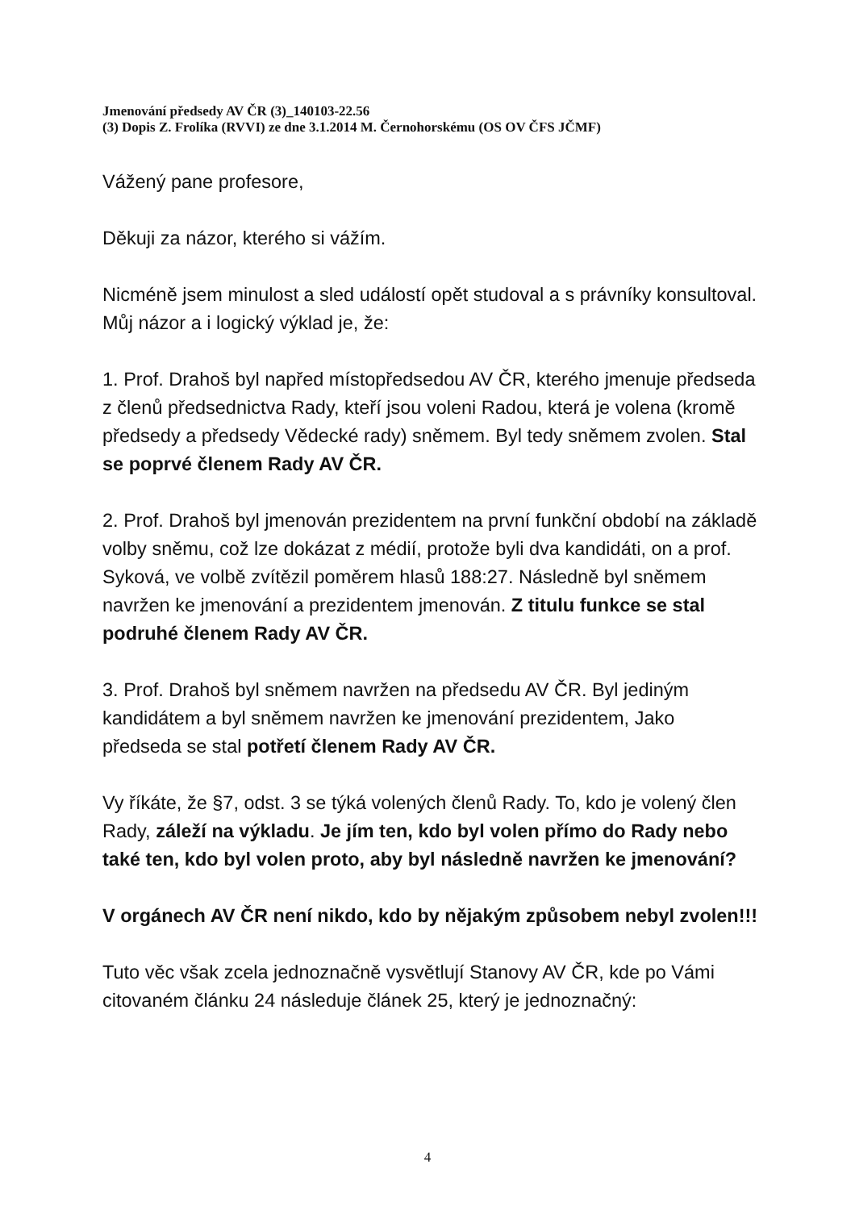Jmenování předsedy AV ČR (3)_140103-22.56
(3) Dopis Z. Frolíka (RVVI) ze dne 3.1.2014 M. Černohorskému (OS OV ČFS JČMF)
Vážený pane profesore,
Děkuji za názor, kterého si vážím.
Nicméně jsem minulost a sled událostí opět studoval a s právníky konsultoval. Můj názor a i logický výklad je, že:
1. Prof. Drahoš byl napřed místopředsedou AV ČR, kterého jmenuje předseda z členů předsednictva Rady, kteří jsou voleni Radou, která je volena (kromě předsedy a předsedy Vědecké rady) sněmem. Byl tedy sněmem zvolen. Stal se poprvé členem Rady AV ČR.
2. Prof. Drahoš byl jmenován prezidentem na první funkční období na základě volby sněmu, což lze dokázat z médií, protože byli dva kandidáti, on a prof. Syková, ve volbě zvítězil poměrem hlasů 188:27. Následně byl sněmem navržen ke jmenování a prezidentem jmenován. Z titulu funkce se stal podruhé členem Rady AV ČR.
3. Prof. Drahoš byl sněmem navržen na předsedu AV ČR. Byl jediným kandidátem a byl sněmem navržen ke jmenování prezidentem, Jako předseda se stal potřetí členem Rady AV ČR.
Vy říkáte, že §7, odst. 3 se týká volených členů Rady. To, kdo je volený člen Rady, záleží na výkladu. Je jím ten, kdo byl volen přímo do Rady nebo také ten, kdo byl volen proto, aby byl následně navržen ke jmenování?
V orgánech AV ČR není nikdo, kdo by nějakým způsobem nebyl zvolen!!!
Tuto věc však zcela jednoznačně vysvětlují Stanovy AV ČR, kde po Vámi citovaném článku 24 následuje článek 25, který je jednoznačný:
4